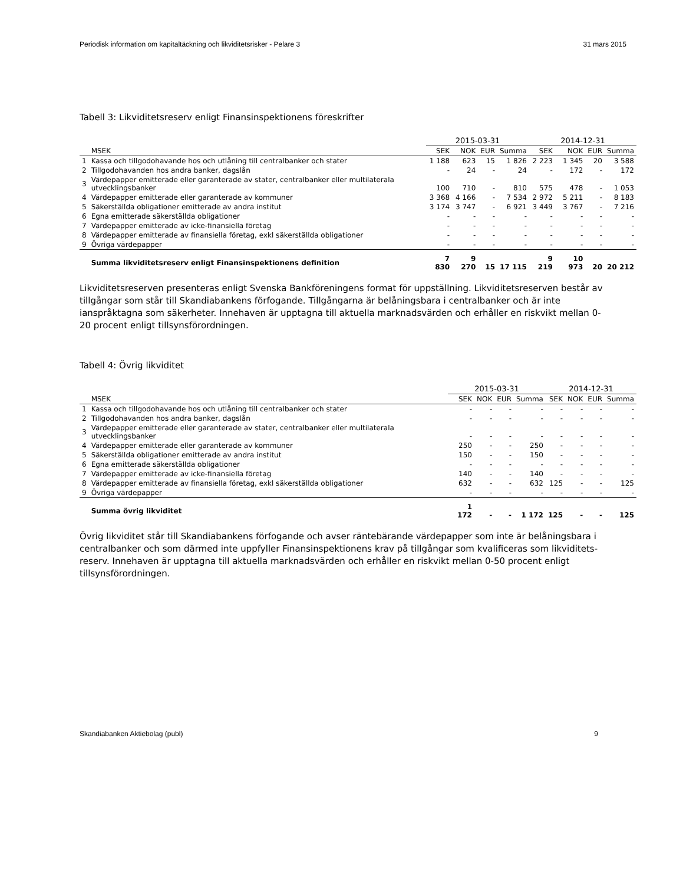Periodisk information om kapitaltäckning och likviditetsrisker - Pelare 3 31 mars 2015
Tabell 3: Likviditetsreserv enligt Finansinspektionens föreskrifter
| | | 2015-03-31 | | | | 2014-12-31 | | | |
| --- | --- | --- | --- | --- | --- | --- | --- | --- | --- |
| | MSEK | SEK | NOK | EUR | Summa | SEK | NOK | EUR | Summa |
| 1 | Kassa och tillgodohavande hos och utlåning till centralbanker och stater | 1 188 | 623 | 15 | 1 826 | 2 223 | 1 345 | 20 | 3 588 |
| 2 | Tillgodohavanden hos andra banker, dagslån | - | 24 | - | 24 | - | 172 | - | 172 |
| 3 | Värdepapper emitterade eller garanterade av stater, centralbanker eller multilaterala utvecklingsbanker | 100 | 710 | - | 810 | 575 | 478 | - | 1 053 |
| 4 | Värdepapper emitterade eller garanterade av kommuner | 3 368 | 4 166 | - | 7 534 | 2 972 | 5 211 | - | 8 183 |
| 5 | Säkerställda obligationer emitterade av andra institut | 3 174 | 3 747 | - | 6 921 | 3 449 | 3 767 | - | 7 216 |
| 6 | Egna emitterade säkerställda obligationer | - | - | - | - | - | - | - | - |
| 7 | Värdepapper emitterade av icke-finansiella företag | - | - | - | - | - | - | - | - |
| 8 | Värdepapper emitterade av finansiella företag, exkl säkerställda obligationer | - | - | - | - | - | - | - | - |
| 9 | Övriga värdepapper | - | - | - | - | - | - | - | - |
| | Summa likviditetsreserv enligt Finansinspektionens definition | 7 830 | 9 270 | 15 | 17 115 | 9 219 | 10 973 | 20 | 20 212 |
Likviditetsreserven presenteras enligt Svenska Bankföreningens format för uppställning. Likviditetsreserven består av tillgångar som står till Skandiabankens förfogande. Tillgångarna är belåningsbara i centralbanker och är inte ianspråktagna som säkerheter. Innehaven är upptagna till aktuella marknadsvärden och erhåller en riskvikt mellan 0-20 procent enligt tillsynsförordningen.
Tabell 4: Övrig likviditet
| | | 2015-03-31 | | | | 2014-12-31 | | | |
| --- | --- | --- | --- | --- | --- | --- | --- | --- | --- |
| | MSEK | SEK | NOK | EUR | Summa | SEK | NOK | EUR | Summa |
| 1 | Kassa och tillgodohavande hos och utlåning till centralbanker och stater | - | - | - | - | - | - | - | - |
| 2 | Tillgodohavanden hos andra banker, dagslån | - | - | - | - | - | - | - | - |
| 3 | Värdepapper emitterade eller garanterade av stater, centralbanker eller multilaterala utvecklingsbanker | - | - | - | - | - | - | - | - |
| 4 | Värdepapper emitterade eller garanterade av kommuner | 250 | - | - | 250 | - | - | - | - |
| 5 | Säkerställda obligationer emitterade av andra institut | 150 | - | - | 150 | - | - | - | - |
| 6 | Egna emitterade säkerställda obligationer | - | - | - | - | - | - | - | - |
| 7 | Värdepapper emitterade av icke-finansiella företag | 140 | - | - | 140 | - | - | - | - |
| 8 | Värdepapper emitterade av finansiella företag, exkl säkerställda obligationer | 632 | - | - | 632 | 125 | - | - | 125 |
| 9 | Övriga värdepapper | - | - | - | - | - | - | - | - |
| | Summa övrig likviditet | 1 172 | - | - | 1 172 | 125 | - | - | 125 |
Övrig likviditet står till Skandiabankens förfogande och avser räntebärande värdepapper som inte är belåningsbara i centralbanker och som därmed inte uppfyller Finansinspektionens krav på tillgångar som kvalificeras som likviditets-reserv. Innehaven är upptagna till aktuella marknadsvärden och erhåller en riskvikt mellan 0-50 procent enligt tillsynsförordningen.
Skandiabanken Aktiebolag (publ) 9